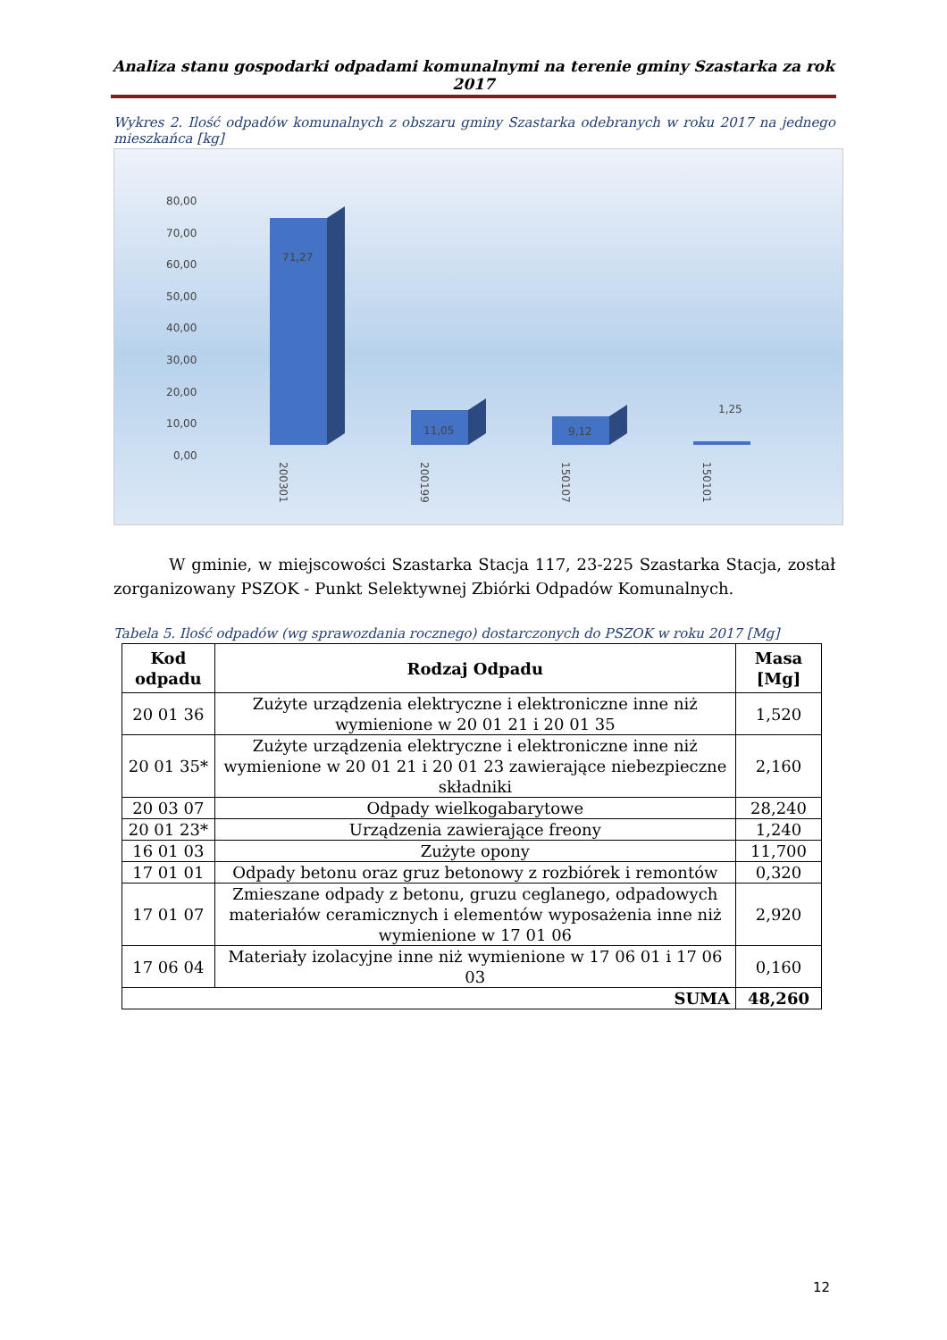Analiza stanu gospodarki odpadami komunalnymi na terenie gminy Szastarka za rok 2017
Wykres 2. Ilość odpadów komunalnych z obszaru gminy Szastarka odebranych w roku 2017 na jednego mieszkańca [kg]
80,00
70,00
60,00
50,00
40,00
30,00
20,00
10,00
0,00
71,27
11,05
9,12
1,25
200301
200199
150107
150101
W gminie, w miejscowości Szastarka Stacja 117, 23-225 Szastarka Stacja, został zorganizowany PSZOK - Punkt Selektywnej Zbiórki Odpadów Komunalnych.
Tabela 5. Ilość odpadów (wg sprawozdania rocznego) dostarczonych do PSZOK w roku 2017 [Mg]
| Kod odpadu | Rodzaj Odpadu | Masa [Mg] |
| --- | --- | --- |
| 20 01 36 | Zużyte urządzenia elektryczne i elektroniczne inne niż wymienione w 20 01 21 i 20 01 35 | 1,520 |
| 20 01 35* | Zużyte urządzenia elektryczne i elektroniczne inne niż wymienione w 20 01 21 i 20 01 23 zawierające niebezpieczne składniki | 2,160 |
| 20 03 07 | Odpady wielkogabarytowe | 28,240 |
| 20 01 23* | Urządzenia zawierające freony | 1,240 |
| 16 01 03 | Zużyte opony | 11,700 |
| 17 01 01 | Odpady betonu oraz gruz betonowy z rozbiórek i remontów | 0,320 |
| 17 01 07 | Zmieszane odpady z betonu, gruzu ceglanego, odpadowych materiałów ceramicznych i elementów wyposażenia inne niż wymienione w 17 01 06 | 2,920 |
| 17 06 04 | Materiały izolacyjne inne niż wymienione w 17 06 01 i 17 06 03 | 0,160 |
| SUMA | | 48,260 |
12